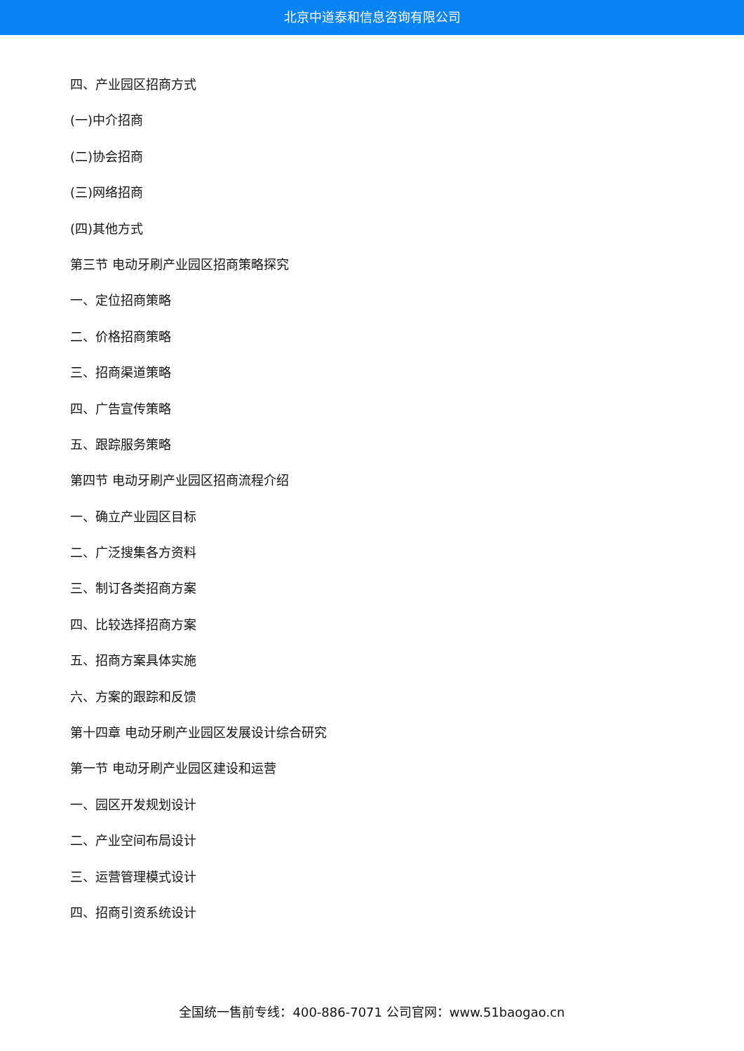北京中道泰和信息咨询有限公司
四、产业园区招商方式
(一)中介招商
(二)协会招商
(三)网络招商
(四)其他方式
第三节 电动牙刷产业园区招商策略探究
一、定位招商策略
二、价格招商策略
三、招商渠道策略
四、广告宣传策略
五、跟踪服务策略
第四节 电动牙刷产业园区招商流程介绍
一、确立产业园区目标
二、广泛搜集各方资料
三、制订各类招商方案
四、比较选择招商方案
五、招商方案具体实施
六、方案的跟踪和反馈
第十四章 电动牙刷产业园区发展设计综合研究
第一节 电动牙刷产业园区建设和运营
一、园区开发规划设计
二、产业空间布局设计
三、运营管理模式设计
四、招商引资系统设计
全国统一售前专线：400-886-7071 公司官网：www.51baogao.cn